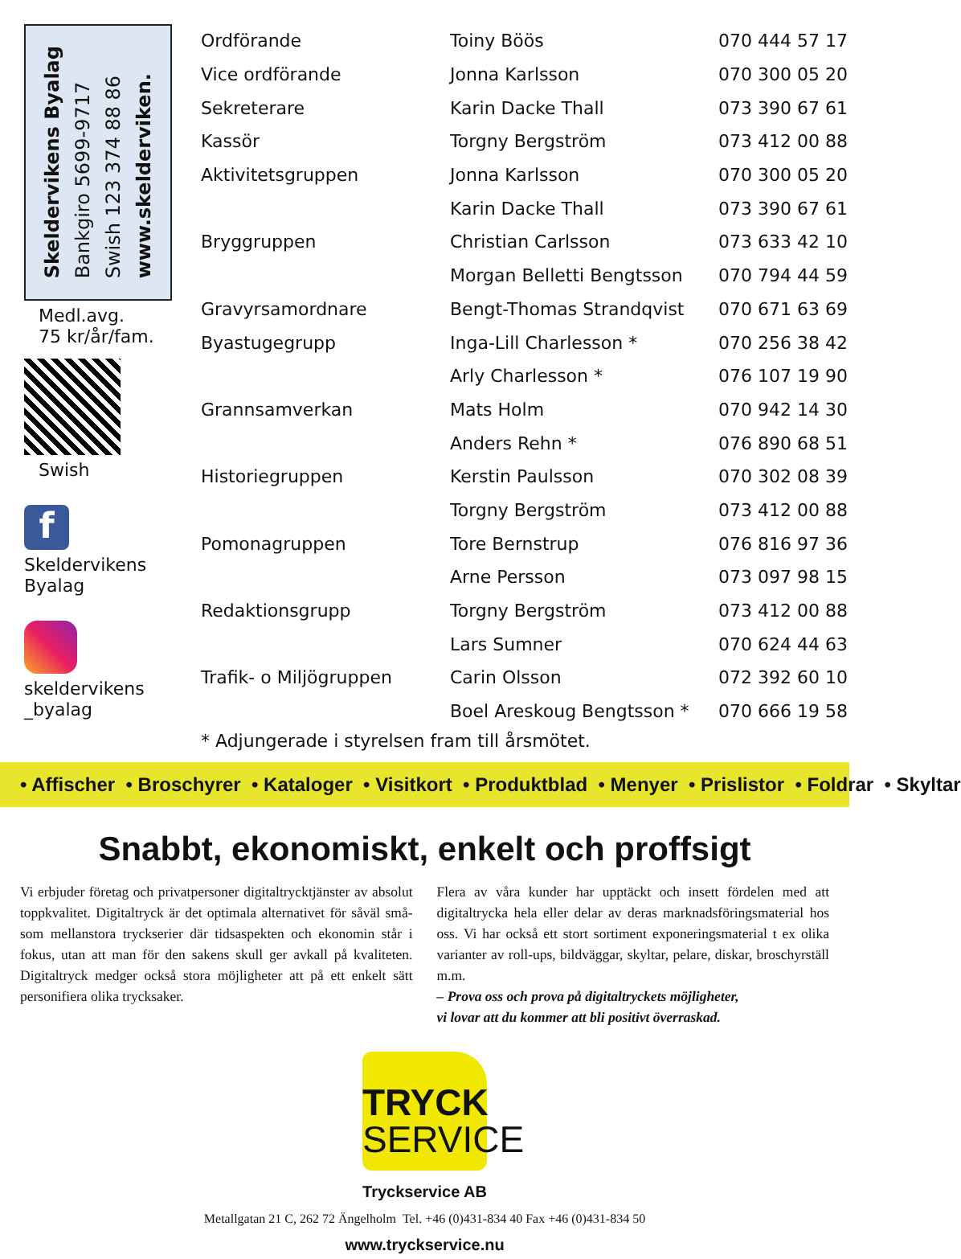Skeldervikens Byalag
Bankgiro 5699-9717
Swish 123 374 88 86
www.skelderviken.
Medl.avg.
75 kr/år/fam.
Swish
f
Skeldervikens
Byalag
skeldervikens
_byalag
| Ordförande | Toiny Böös | 070 444 57 17 |
| Vice ordförande | Jonna Karlsson | 070 300 05 20 |
| Sekreterare | Karin Dacke Thall | 073 390 67 61 |
| Kassör | Torgny Bergström | 073 412 00 88 |
| Aktivitetsgruppen | Jonna Karlsson | 070 300 05 20 |
| | Karin Dacke Thall | 073 390 67 61 |
| Bryggruppen | Christian Carlsson | 073 633 42 10 |
| | Morgan Belletti Bengtsson | 070 794 44 59 |
| Gravyrsamordnare | Bengt-Thomas Strandqvist | 070 671 63 69 |
| Byastugegrupp | Inga-Lill Charlesson * | 070 256 38 42 |
| | Arly Charlesson * | 076 107 19 90 |
| Grannsamverkan | Mats Holm | 070 942 14 30 |
| | Anders Rehn * | 076 890 68 51 |
| Historiegruppen | Kerstin Paulsson | 070 302 08 39 |
| | Torgny Bergström | 073 412 00 88 |
| Pomonagruppen | Tore Bernstrup | 076 816 97 36 |
| | Arne Persson | 073 097 98 15 |
| Redaktionsgrupp | Torgny Bergström | 073 412 00 88 |
| | Lars Sumner | 070 624 44 63 |
| Trafik- o Miljögruppen | Carin Olsson | 072 392 60 10 |
| | Boel Areskoug Bengtsson * | 070 666 19 58 |
* Adjungerade i styrelsen fram till årsmötet.
• Affischer • Broschyrer • Kataloger • Visitkort • Produktblad • Menyer • Prislistor • Foldrar • Skyltar
Snabbt, ekonomiskt, enkelt och proffsigt
Vi erbjuder företag och privatpersoner digitaltrycktjänster av absolut toppkvalitet. Digitaltryck är det optimala alternativet för såväl små- som mellanstora tryckserier där tidsaspekten och ekonomin står i fokus, utan att man för den sakens skull ger avkall på kvaliteten. Digitaltryck medger också stora möjligheter att på ett enkelt sätt personifiera olika trycksaker.
Flera av våra kunder har upptäckt och insett fördelen med att digitaltrycka hela eller delar av deras marknadsföringsmaterial hos oss. Vi har också ett stort sortiment exponeringsmaterial t ex olika varianter av roll-ups, bildväggar, skyltar, pelare, diskar, broschyrställ m.m.
– Prova oss och prova på digitaltryckets möjligheter,
vi lovar att du kommer att bli positivt överraskad.
TRYCK
SERVICE
Tryckservice AB
Metallgatan 21 C, 262 72 Ängelholm Tel. +46 (0)431-834 40 Fax +46 (0)431-834 50
www.tryckservice.nu